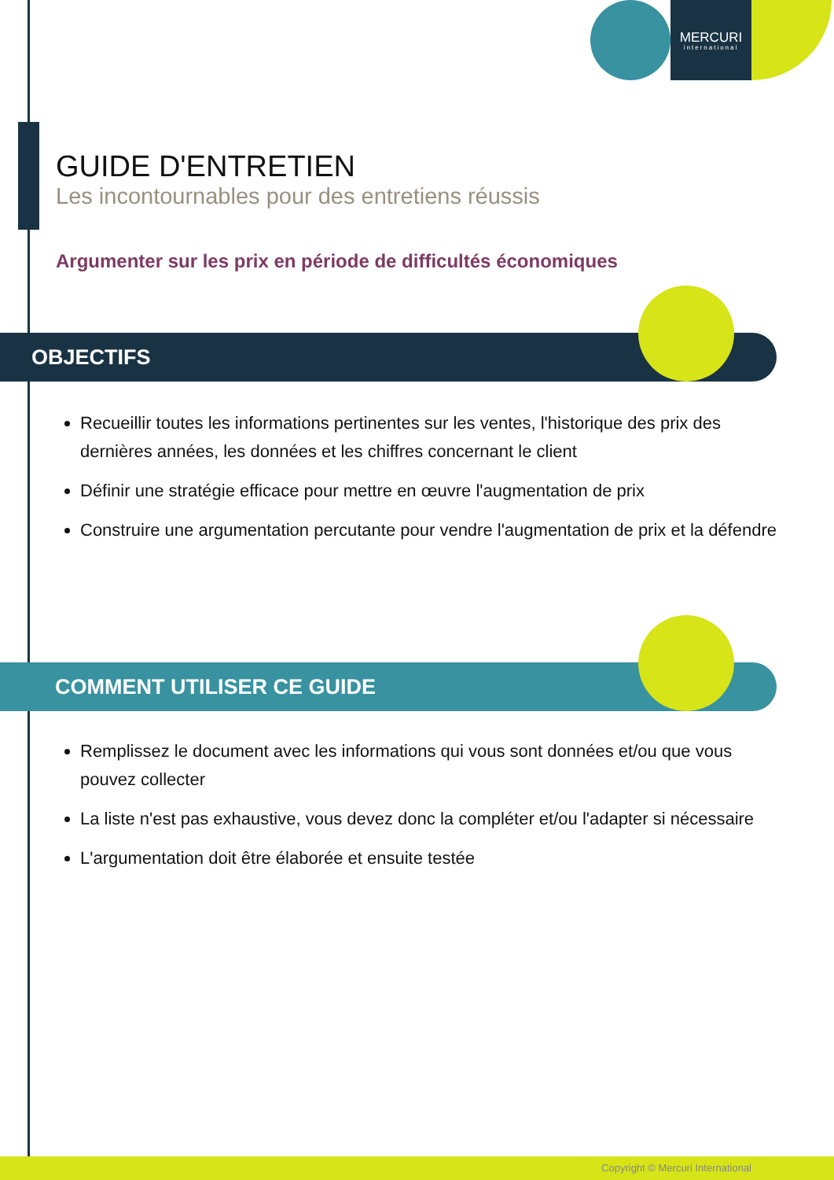MERCURI
international
GUIDE D'ENTRETIEN
Les incontournables pour des entretiens réussis
Argumenter sur les prix en période de difficultés économiques
OBJECTIFS
Recueillir toutes les informations pertinentes sur les ventes, l'historique des prix des dernières années, les données et les chiffres concernant le client
Définir une stratégie efficace pour mettre en œuvre l'augmentation de prix
Construire une argumentation percutante pour vendre l'augmentation de prix et la défendre
COMMENT UTILISER CE GUIDE
Remplissez le document avec les informations qui vous sont données et/ou que vous pouvez collecter
La liste n'est pas exhaustive, vous devez donc la compléter et/ou l'adapter si nécessaire
L'argumentation doit être élaborée et ensuite testée
Copyright © Mercuri International